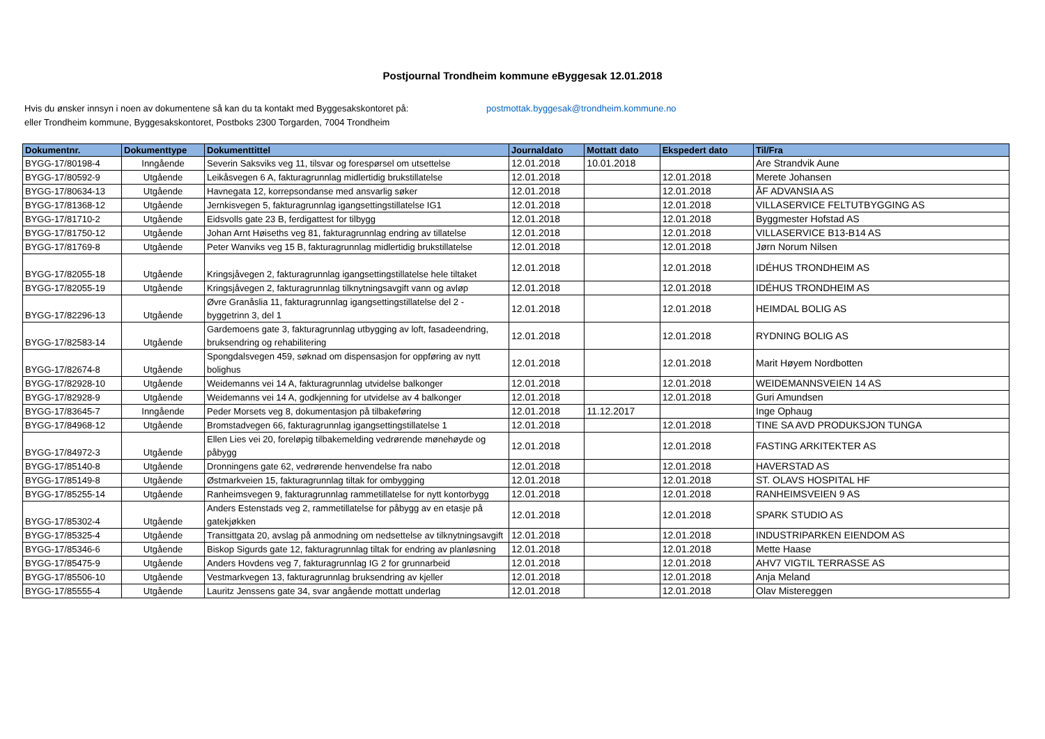Postjournal Trondheim kommune eByggesak 12.01.2018
Hvis du ønsker innsyn i noen av dokumentene så kan du ta kontakt med Byggesakskontoret på: postmottak.byggesak@trondheim.kommune.no
eller Trondheim kommune, Byggesakskontoret, Postboks 2300 Torgarden, 7004 Trondheim
| Dokumentnr. | Dokumenttype | Dokumenttittel | Journaldato | Mottatt dato | Ekspedert dato | Til/Fra |
| --- | --- | --- | --- | --- | --- | --- |
| BYGG-17/80198-4 | Inngående | Severin Saksviks veg 11, tilsvar og forespørsel om utsettelse | 12.01.2018 | 10.01.2018 | | Are Strandvik Aune |
| BYGG-17/80592-9 | Utgående | Leikåsvegen 6 A, fakturagrunnlag midlertidig brukstillatelse | 12.01.2018 | | 12.01.2018 | Merete Johansen |
| BYGG-17/80634-13 | Utgående | Havnegata 12, korrepsondanse med ansvarlig søker | 12.01.2018 | | 12.01.2018 | ÅF ADVANSIA AS |
| BYGG-17/81368-12 | Utgående | Jernkisvegen 5, fakturagrunnlag igangsettingstillatelse IG1 | 12.01.2018 | | 12.01.2018 | VILLASERVICE FELTUTBYGGING AS |
| BYGG-17/81710-2 | Utgående | Eidsvolls gate 23 B, ferdigattest for tilbygg | 12.01.2018 | | 12.01.2018 | Byggmester Hofstad AS |
| BYGG-17/81750-12 | Utgående | Johan Arnt Høiseths veg 81, fakturagrunnlag endring av tillatelse | 12.01.2018 | | 12.01.2018 | VILLASERVICE B13-B14 AS |
| BYGG-17/81769-8 | Utgående | Peter Wanviks veg 15 B, fakturagrunnlag midlertidig brukstillatelse | 12.01.2018 | | 12.01.2018 | Jørn Norum Nilsen |
| BYGG-17/82055-18 | Utgående | Kringsjåvegen 2, fakturagrunnlag igangsettingstillatelse hele tiltaket | 12.01.2018 | | 12.01.2018 | IDÉHUS TRONDHEIM AS |
| BYGG-17/82055-19 | Utgående | Kringsjåvegen 2, fakturagrunnlag tilknytningsavgift vann og avløp | 12.01.2018 | | 12.01.2018 | IDÉHUS TRONDHEIM AS |
| BYGG-17/82296-13 | Utgående | Øvre Granåslia 11, fakturagrunnlag igangsettingstillatelse del 2 - byggetrinn 3, del 1 | 12.01.2018 | | 12.01.2018 | HEIMDAL BOLIG AS |
| BYGG-17/82583-14 | Utgående | Gardemoens gate 3, fakturagrunnlag utbygging av loft, fasadeendring, bruksendring og rehabilitering | 12.01.2018 | | 12.01.2018 | RYDNING BOLIG AS |
| BYGG-17/82674-8 | Utgående | Spongdalsvegen 459, søknad om dispensasjon for oppføring av nytt bolighus | 12.01.2018 | | 12.01.2018 | Marit Høyem Nordbotten |
| BYGG-17/82928-10 | Utgående | Weidemanns vei 14 A, fakturagrunnlag utvidelse balkonger | 12.01.2018 | | 12.01.2018 | WEIDEMANNSVEIEN 14 AS |
| BYGG-17/82928-9 | Utgående | Weidemanns vei 14 A, godkjenning for utvidelse av 4 balkonger | 12.01.2018 | | 12.01.2018 | Guri Amundsen |
| BYGG-17/83645-7 | Inngående | Peder Morsets veg 8, dokumentasjon på tilbakeføring | 12.01.2018 | 11.12.2017 | | Inge Ophaug |
| BYGG-17/84968-12 | Utgående | Bromstadvegen 66, fakturagrunnlag igangsettingstillatelse 1 | 12.01.2018 | | 12.01.2018 | TINE SA AVD PRODUKSJON TUNGA |
| BYGG-17/84972-3 | Utgående | Ellen Lies vei 20, foreløpig tilbakemelding vedrørende mønehøyde og påbygg | 12.01.2018 | | 12.01.2018 | FASTING ARKITEKTER AS |
| BYGG-17/85140-8 | Utgående | Dronningens gate 62, vedrørende henvendelse fra nabo | 12.01.2018 | | 12.01.2018 | HAVERSTAD AS |
| BYGG-17/85149-8 | Utgående | Østmarkveien 15, fakturagrunnlag tiltak for ombygging | 12.01.2018 | | 12.01.2018 | ST. OLAVS HOSPITAL HF |
| BYGG-17/85255-14 | Utgående | Ranheimsvegen 9, fakturagrunnlag rammetillatelse for nytt kontorbygg | 12.01.2018 | | 12.01.2018 | RANHEIMSVEIEN 9 AS |
| BYGG-17/85302-4 | Utgående | Anders Estenstads veg 2, rammetillatelse for påbygg av en etasje på gatekjøkken | 12.01.2018 | | 12.01.2018 | SPARK STUDIO AS |
| BYGG-17/85325-4 | Utgående | Transittgata 20, avslag på anmodning om nedsettelse av tilknytningsavgift | 12.01.2018 | | 12.01.2018 | INDUSTRIPARKEN EIENDOM AS |
| BYGG-17/85346-6 | Utgående | Biskop Sigurds gate 12, fakturagrunnlag tiltak for endring av planløsning | 12.01.2018 | | 12.01.2018 | Mette Haase |
| BYGG-17/85475-9 | Utgående | Anders Hovdens veg 7, fakturagrunnlag IG 2 for grunnarbeid | 12.01.2018 | | 12.01.2018 | AHV7 VIGTIL TERRASSE AS |
| BYGG-17/85506-10 | Utgående | Vestmarkvegen 13, fakturagrunnlag bruksendring av kjeller | 12.01.2018 | | 12.01.2018 | Anja Meland |
| BYGG-17/85555-4 | Utgående | Lauritz Jenssens gate 34, svar angående mottatt underlag | 12.01.2018 | | 12.01.2018 | Olav Mistereggen |